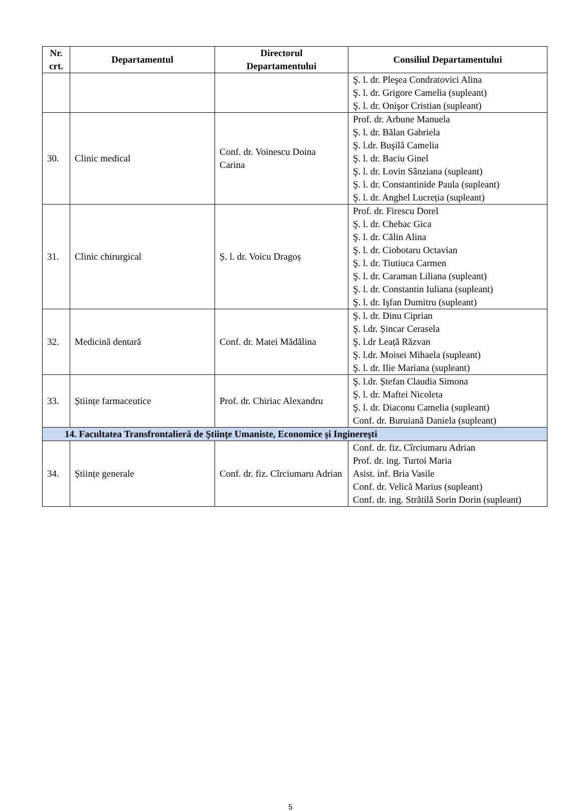| Nr. crt. | Departamentul | Directorul Departamentului | Consiliul Departamentului |
| --- | --- | --- | --- |
| | | | Ş. l. dr. Pleşea Condratovici Alina Ş. l. dr. Grigore Camelia (supleant) Ş. l. dr. Onişor Cristian (supleant) |
| 30. | Clinic medical | Conf. dr. Voinescu Doina Carina | Prof. dr. Arbune Manuela Ş. l. dr. Bălan Gabriela Ş. l.dr. Buşilă Camelia Ş. l. dr. Baciu Ginel Ş. l. dr. Lovin Sânziana (supleant) Ş. l. dr. Constantinide Paula (supleant) Ş. l. dr. Anghel Lucreția (supleant) |
| 31. | Clinic chirurgical | Ș. l. dr. Voicu Dragoș | Prof. dr. Firescu Dorel Ş. l. dr. Chebac Gica Ş. l. dr. Călin Alina Ş. l. dr. Ciobotaru Octavian Ş. l. dr. Tiutiuca Carmen Ş. l. dr. Caraman Liliana (supleant) Ş. l. dr. Constantin Iuliana (supleant) Ş. l. dr. Işfan Dumitru (supleant) |
| 32. | Medicină dentară | Conf. dr. Matei Mădălina | Ş. l. dr. Dinu Ciprian Ş. l.dr. Șincar Cerasela Ş. l.dr Leață Răzvan Ş. l.dr. Moisei Mihaela (supleant) Ş. l. dr. Ilie Mariana (supleant) |
| 33. | Științe farmaceutice | Prof. dr. Chiriac Alexandru | Ş. l.dr. Ștefan Claudia Simona Ş. l. dr. Maftei Nicoleta Ş. l. dr. Diaconu Camelia (supleant) Conf. dr. Buruiană Daniela (supleant) |
| 14. Facultatea Transfrontalieră de Ştiinţe Umaniste, Economice şi Inginereşti | | | |
| 34. | Științe generale | Conf. dr. fiz. Cîrciumaru Adrian | Conf. dr. fiz. Cîrciumaru Adrian Prof. dr. ing. Turtoi Maria Asist. inf. Bria Vasile Conf. dr. Velică Marius (supleant) Conf. dr. ing. Strătilă Sorin Dorin (supleant) |
5